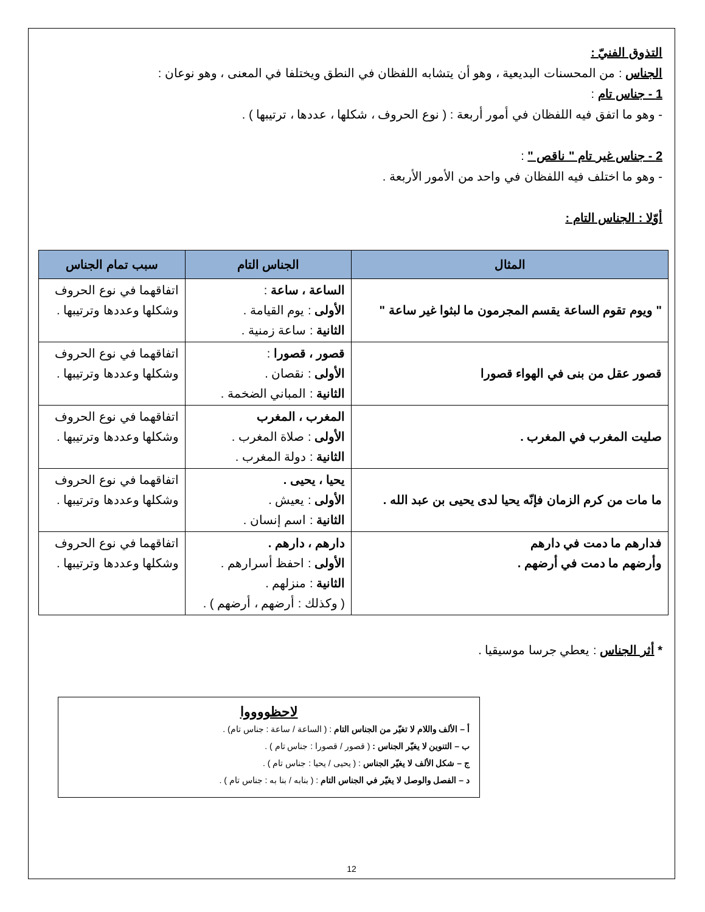التذوق الفنيّ :
الجناس : من المحسنات البديعية ، وهو أن يتشابه اللفظان في النطق ويختلفا في المعنى ، وهو نوعان :
1 - جناس تام :
- وهو ما اتفق فيه اللفظان في أمور أربعة : ( نوع الحروف ، شكلها ، عددها ، ترتيبها ) .
2 - جناس غير تام " ناقص " :
- وهو ما اختلف فيه اللفظان في واحد من الأمور الأربعة .
أوّلا : الجناس التام :
| المثال | الجناس التام | سبب تمام الجناس |
| --- | --- | --- |
| " ويوم تقوم الساعة يقسم المجرمون ما لبثوا غير ساعة " | الساعة ، ساعة : الأولى : يوم القيامة . الثانية : ساعة زمنية . | اتفاقهما في نوع الحروف وشكلها وعددها وترتيبها . |
| قصور عقل من بنى في الهواء قصورا | قصور ، قصورا : الأولى : نقصان . الثانية : المباني الضخمة . | اتفاقهما في نوع الحروف وشكلها وعددها وترتيبها . |
| صليت المغرب في المغرب . | المغرب ، المغرب الأولى : صلاة المغرب . الثانية : دولة المغرب . | اتفاقهما في نوع الحروف وشكلها وعددها وترتيبها . |
| ما مات من كرم الزمان فإنّه يحيا لدى يحيى بن عبد الله . | يحيا ، يحيى . الأولى : يعيش . الثانية : اسم إنسان . | اتفاقهما في نوع الحروف وشكلها وعددها وترتيبها . |
| فدارهم ما دمت في دارهم وأرضهم ما دمت في أرضهم . | دارهم ، دارهم . الأولى : احفظ أسرارهم . الثانية : منزلهم . ( وكذلك : أرضهم ، أرضهم ) . | اتفاقهما في نوع الحروف وشكلها وعددها وترتيبها . |
* أثر الجناس : يعطي جرسا موسيقيا .
لاحظووووا
أ – الألف واللام لا تغيّر من الجناس التام : ( الساعة / ساعة : جناس تام) .
ب – التنوين لا يغيّر الجناس : ( قصور / قصورا : جناس تام ) .
ج – شكل الألف لا يغيّر الجناس : ( يحيى / يحيا : جناس تام ) .
د – الفصل والوصل لا يغيّر في الجناس التام : ( بنابه / بنا به : جناس تام ) .
12